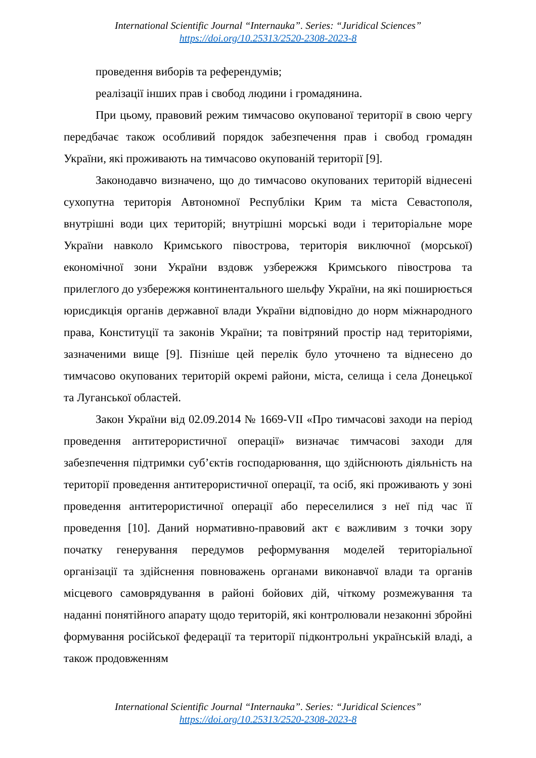International Scientific Journal “Internauka”. Series: “Juridical Sciences”
https://doi.org/10.25313/2520-2308-2023-8
проведення виборів та референдумів;
реалізації інших прав і свобод людини і громадянина.
При цьому, правовий режим тимчасово окупованої території в свою чергу передбачає також особливий порядок забезпечення прав і свобод громадян України, які проживають на тимчасово окупованій території [9].
Законодавчо визначено, що до тимчасово окупованих територій віднесені сухопутна територія Автономної Республіки Крим та міста Севастополя, внутрішні води цих територій; внутрішні морські води і територіальне море України навколо Кримського півострова, територія виключної (морської) економічної зони України вздовж узбережжя Кримського півострова та прилеглого до узбережжя континентального шельфу України, на які поширюється юрисдикція органів державної влади України відповідно до норм міжнародного права, Конституції та законів України; та повітряний простір над територіями, зазначеними вище [9]. Пізніше цей перелік було уточнено та віднесено до тимчасово окупованих територій окремі райони, міста, селища і села Донецької та Луганської областей.
Закон України від 02.09.2014 № 1669-VII «Про тимчасові заходи на період проведення антитерористичної операції» визначає тимчасові заходи для забезпечення підтримки суб’єктів господарювання, що здійснюють діяльність на території проведення антитерористичної операції, та осіб, які проживають у зоні проведення антитерористичної операції або переселилися з неї під час її проведення [10]. Даний нормативно-правовий акт є важливим з точки зору початку генерування передумов реформування моделей територіальної організації та здійснення повноважень органами виконавчої влади та органів місцевого самоврядування в районі бойових дій, чіткому розмежування та наданні понятійного апарату щодо територій, які контролювали незаконні збройні формування російської федерації та території підконтрольні українській владі, а також продовженням
International Scientific Journal “Internauka”. Series: “Juridical Sciences”
https://doi.org/10.25313/2520-2308-2023-8